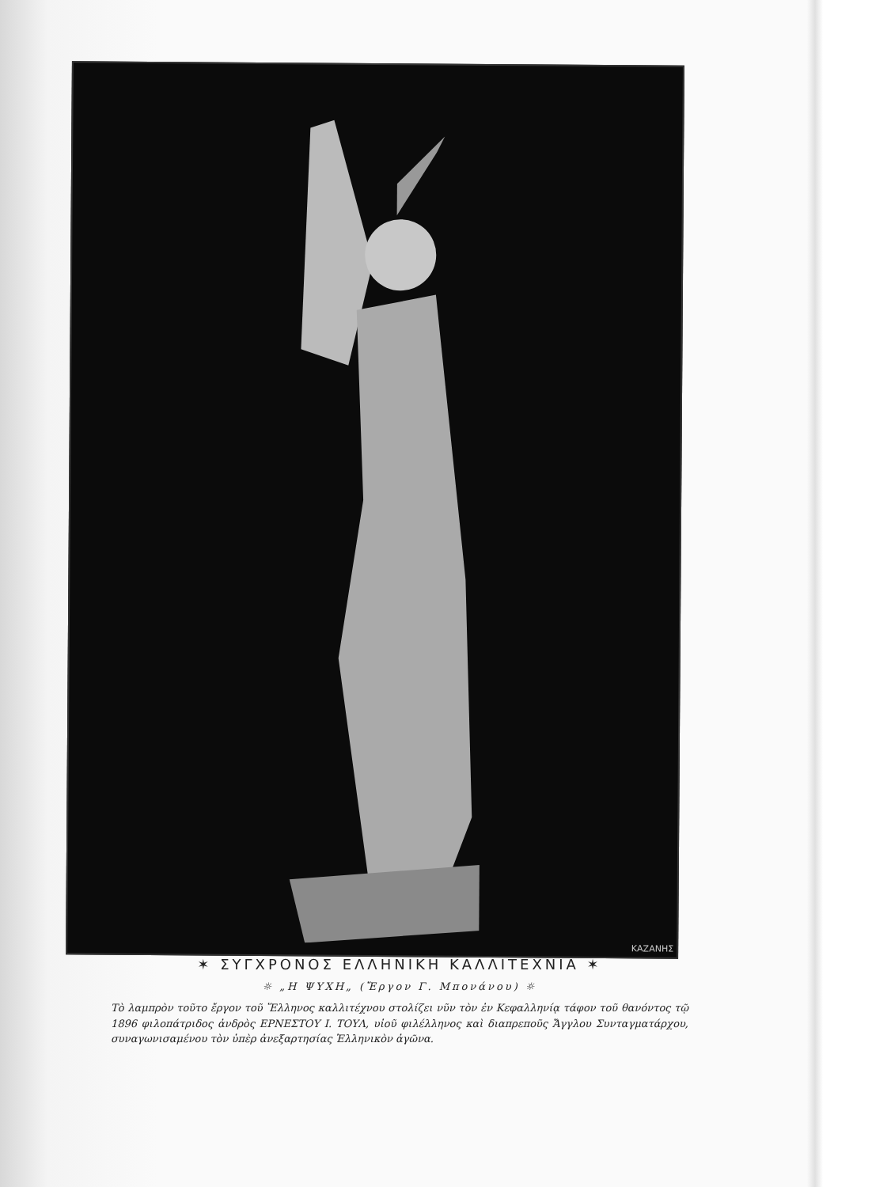ΚΑΖΑΝΗΣ
✶ ΣΥΓΧΡΟΝΟΣ ΕΛΛΗΝΙΚΗ ΚΑΛΛΙΤΕΧΝΙΑ ✶
☼ „Η ΨΥΧΗ„ (Ἔργον Γ. Μπονάνου) ☼
Τὸ λαμπρὸν τοῦτο ἔργον τοῦ Ἕλληνος καλλιτέχνου στολίζει νῦν τὸν ἐν Κεφαλληνίᾳ τάφον τοῦ θανόντος τῷ 1896 φιλοπάτριδος ἀνδρὸς ΕΡΝΕΣΤΟΥ Ι. ΤΟΥΛ, υἱοῦ φιλέλληνος καὶ διαπρεποῦς Ἄγγλου Συνταγματάρχου, συναγωνισαμένου τὸν ὑπὲρ ἀνεξαρτησίας Ἑλληνικὸν ἀγῶνα.